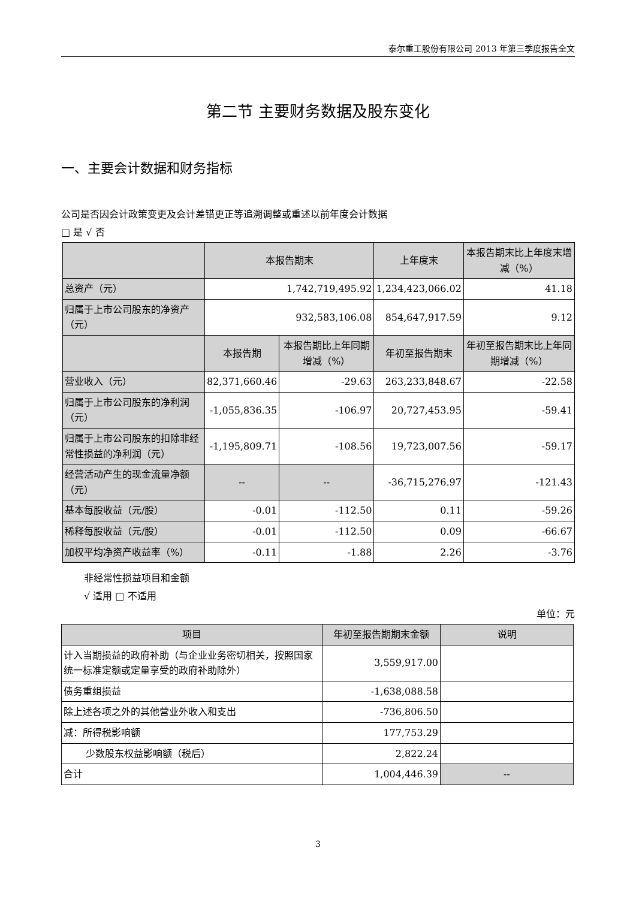泰尔重工股份有限公司 2013 年第三季度报告全文
第二节 主要财务数据及股东变化
一、主要会计数据和财务指标
公司是否因会计政策变更及会计差错更正等追溯调整或重述以前年度会计数据
□ 是 √ 否
| | 本报告期末 | | 上年度末 | | 本报告期末比上年度末增减（%） |
| --- | --- | --- | --- | --- | --- |
| 总资产（元） | 1,742,719,495.92 | | 1,234,423,066.02 | | 41.18 |
| 归属于上市公司股东的净资产（元） | 932,583,106.08 | | 854,647,917.59 | | 9.12 |
| | 本报告期 | 本报告期比上年同期增减（%） | 年初至报告期末 | 年初至报告期末比上年同期增减（%） | |
| 营业收入（元） | 82,371,660.46 | -29.63 | 263,233,848.67 | -22.58 | |
| 归属于上市公司股东的净利润（元） | -1,055,836.35 | -106.97 | 20,727,453.95 | -59.41 | |
| 归属于上市公司股东的扣除非经常性损益的净利润（元） | -1,195,809.71 | -108.56 | 19,723,007.56 | -59.17 | |
| 经营活动产生的现金流量净额（元） | -- | -- | -36,715,276.97 | -121.43 | |
| 基本每股收益（元/股） | -0.01 | -112.50 | 0.11 | -59.26 | |
| 稀释每股收益（元/股） | -0.01 | -112.50 | 0.09 | -66.67 | |
| 加权平均净资产收益率（%） | -0.11 | -1.88 | 2.26 | -3.76 | |
非经常性损益项目和金额
√ 适用 □ 不适用
单位：元
| 项目 | 年初至报告期期末金额 | 说明 |
| --- | --- | --- |
| 计入当期损益的政府补助（与企业业务密切相关，按照国家统一标准定额或定量享受的政府补助除外） | 3,559,917.00 | |
| 债务重组损益 | -1,638,088.58 | |
| 除上述各项之外的其他营业外收入和支出 | -736,806.50 | |
| 减：所得税影响额 | 177,753.29 | |
| 少数股东权益影响额（税后） | 2,822.24 | |
| 合计 | 1,004,446.39 | -- |
3